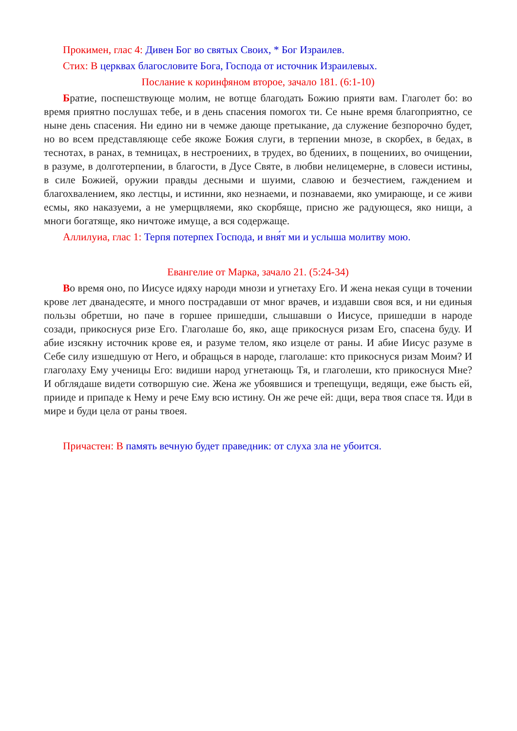Прокимен, глас 4: Дивен Бог во святых Своих, * Бог Израилев.
Стих: В церквах благословите Бога, Господа от источник Израилевых.
Послание к коринфяном второе, зачало 181. (6:1-10)
Братие, поспешствующе молим, не вотще благодать Божию прияти вам. Глаголет бо: во время приятно послушах тебе, и в день спасения помогох ти. Се ныне время благоприятно, се ныне день спасения. Ни едино ни в чемже дающе претыкание, да служение безпорочно будет, но во всем представляюще себе якоже Божия слуги, в терпении мнозе, в скорбех, в бедах, в теснотах, в ранах, в темницах, в нестроениих, в трудех, во бдениих, в пощениих, во очищении, в разуме, в долготерпении, в благости, в Дусе Святе, в любви нелицемерне, в словеси истины, в силе Божией, оружии правды десными и шуими, славою и безчестием, гаждением и благохвалением, яко лестцы, и истинни, яко незнаеми, и познаваеми, яко умирающе, и се живи есмы, яко наказуеми, а не умерщвляеми, яко скорбяще, присно же радующеся, яко нищи, а многи богатяще, яко ничтоже имуще, а вся содержаще.
Аллилуиа, глас 1: Терпя потерпех Господа, и вня́т ми и услыша молитву мою.
Евангелие от Марка, зачало 21. (5:24-34)
Во время оно, по Иисусе идяху народи мнози и угнетаху Его. И жена некая сущи в точении крове лет дванадесяте, и много пострадавши от мног врачев, и издавши своя вся, и ни единыя пользы обретши, но паче в горшее пришедши, слышавши о Иисусе, пришедши в народе созади, прикоснуся ризе Его. Глаголаше бо, яко, аще прикоснуся ризам Его, спасена буду. И абие изсякну источник крове ея, и разуме телом, яко изцеле от раны. И абие Иисус разуме в Себе силу изшедшую от Него, и обращься в народе, глаголаше: кто прикоснуся ризам Моим? И глаголаху Ему ученицы Его: видиши народ угнетающь Тя, и глаголеши, кто прикоснуся Мне? И обглядаше видети сотворшую сие. Жена же убоявшися и трепещущи, ведящи, еже бысть ей, прииде и припаде к Нему и рече Ему всю истину. Он же рече ей: дщи, вера твоя спасе тя. Иди в мире и буди цела от раны твоея.
Причастен: В память вечную будет праведник: от слуха зла не убоится.